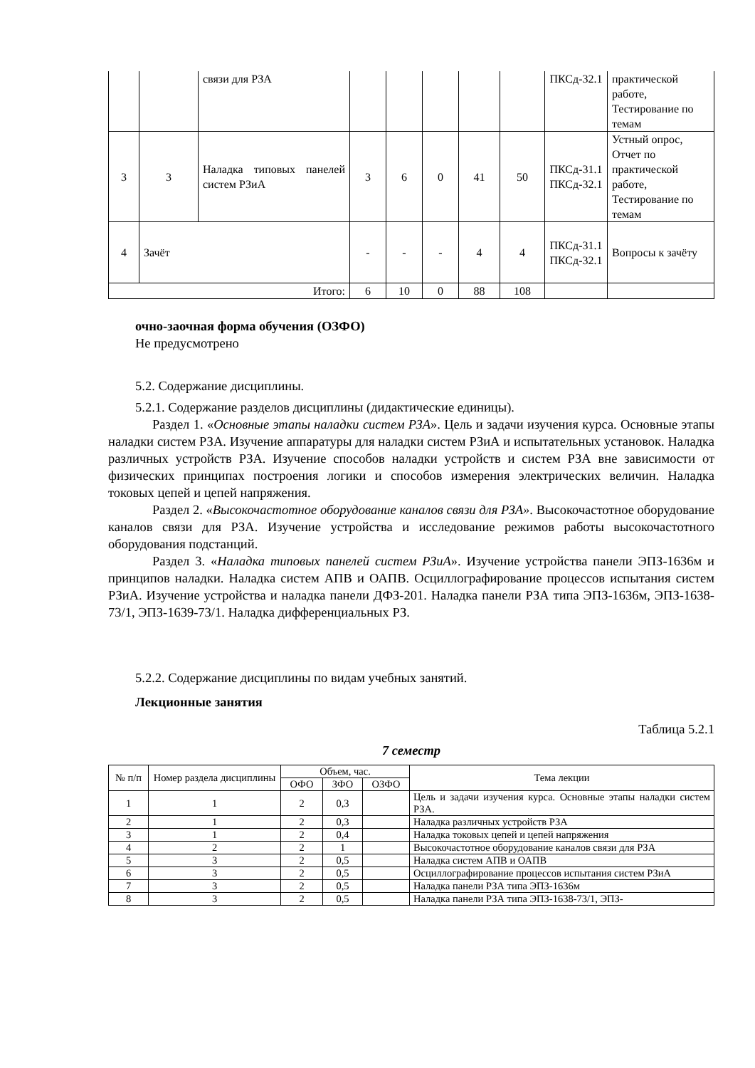| | | связи для РЗА | | | | | | ПКСд-32.1 | практической работе, Тестирование по темам |
| 3 | 3 | Наладка типовых панелей систем РЗиА | 3 | 6 | 0 | 41 | 50 | ПКСд-31.1 ПКСд-32.1 | Устный опрос, Отчет по практической работе, Тестирование по темам |
| 4 | Зачёт | | - | - | - | 4 | 4 | ПКСд-31.1 ПКСд-32.1 | Вопросы к зачёту |
| Итого: | | | 6 | 10 | 0 | 88 | 108 | | |
очно-заочная форма обучения (ОЗФО)
Не предусмотрено
5.2. Содержание дисциплины.
5.2.1. Содержание разделов дисциплины (дидактические единицы).
Раздел 1. «Основные этапы наладки систем РЗА». Цель и задачи изучения курса. Основные этапы наладки систем РЗА. Изучение аппаратуры для наладки систем РЗиА и испытательных установок. Наладка различных устройств РЗА. Изучение способов наладки устройств и систем РЗА вне зависимости от физических принципах построения логики и способов измерения электрических величин. Наладка токовых цепей и цепей напряжения.
Раздел 2. «Высокочастотное оборудование каналов связи для РЗА». Высокочастотное оборудование каналов связи для РЗА. Изучение устройства и исследование режимов работы высокочастотного оборудования подстанций.
Раздел 3. «Наладка типовых панелей систем РЗиА». Изучение устройства панели ЭПЗ-1636м и принципов наладки. Наладка систем АПВ и ОАПВ. Осциллографирование процессов испытания систем РЗиА. Изучение устройства и наладка панели ДФЗ-201. Наладка панели РЗА типа ЭПЗ-1636м, ЭПЗ-1638-73/1, ЭПЗ-1639-73/1. Наладка дифференциальных РЗ.
5.2.2. Содержание дисциплины по видам учебных занятий.
Лекционные занятия
Таблица 5.2.1
7 семестр
| № п/п | Номер раздела дисциплины | Объем, час. | | | Тема лекции |
| --- | --- | --- | --- | --- | --- |
| | | ОФО | ЗФО | ОЗФО | |
| 1 | 1 | 2 | 0,3 | | Цель и задачи изучения курса. Основные этапы наладки систем РЗА. |
| 2 | 1 | 2 | 0,3 | | Наладка различных устройств РЗА |
| 3 | 1 | 2 | 0,4 | | Наладка токовых цепей и цепей напряжения |
| 4 | 2 | 2 | 1 | | Высокочастотное оборудование каналов связи для РЗА |
| 5 | 3 | 2 | 0,5 | | Наладка систем АПВ и ОАПВ |
| 6 | 3 | 2 | 0,5 | | Осциллографирование процессов испытания систем РЗиА |
| 7 | 3 | 2 | 0,5 | | Наладка панели РЗА типа ЭПЗ-1636м |
| 8 | 3 | 2 | 0,5 | | Наладка панели РЗА типа ЭПЗ-1638-73/1, ЭПЗ- |